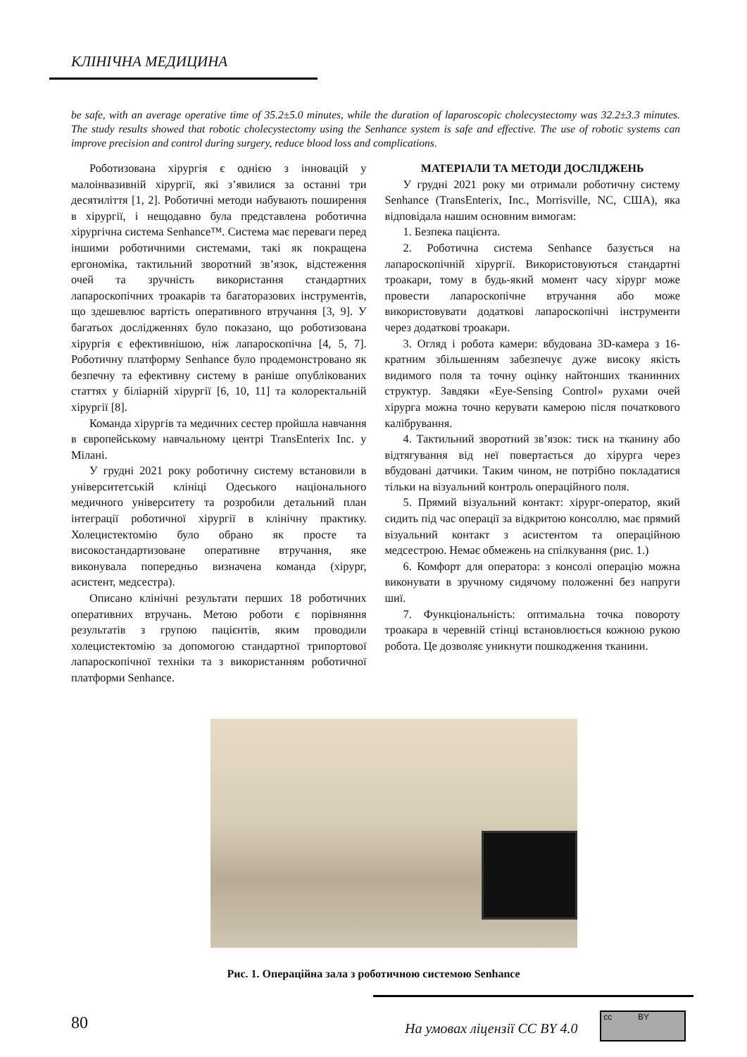КЛІНІЧНА МЕДИЦИНА
be safe, with an average operative time of 35.2±5.0 minutes, while the duration of laparoscopic cholecystectomy was 32.2±3.3 minutes. The study results showed that robotic cholecystectomy using the Senhance system is safe and effective. The use of robotic systems can improve precision and control during surgery, reduce blood loss and complications.
Роботизована хірургія є однією з інновацій у малоінвазивній хірургії, які з’явилися за останні три десятиліття [1, 2]. Роботичні методи набувають поширення в хірургії, і нещодавно була представлена роботична хірургічна система Senhance™. Система має переваги перед іншими роботичними системами, такі як покращена ергономіка, тактильний зворотний зв’язок, відстеження очей та зручність використання стандартних лапароскопічних троакарів та багаторазових інструментів, що здешевлює вартість оперативного втручання [3, 9]. У багатьох дослідженнях було показано, що роботизована хірургія є ефективнішою, ніж лапароскопічна [4, 5, 7]. Роботичну платформу Senhance було продемонстровано як безпечну та ефективну систему в раніше опублікованих статтях у біліарній хірургії [6, 10, 11] та колоректальній хірургії [8].
Команда хірургів та медичних сестер пройшла навчання в європейському навчальному центрі TransEnterix Inc. у Мілані.
У грудні 2021 року роботичну систему встановили в університетській клініці Одеського національного медичного університету та розробили детальний план інтеграції роботичної хірургії в клінічну практику. Холецистектомію було обрано як просте та високостандартизоване оперативне втручання, яке виконувала попередньо визначена команда (хірург, асистент, медсестра).
Описано клінічні результати перших 18 роботичних оперативних втручань. Метою роботи є порівняння результатів з групою пацієнтів, яким проводили холецистектомію за допомогою стандартної трипортової лапароскопічної техніки та з використанням роботичної платформи Senhance.
МАТЕРІАЛИ ТА МЕТОДИ ДОСЛІДЖЕНЬ
У грудні 2021 року ми отримали роботичну систему Senhance (TransEnterix, Inc., Morrisville, NC, США), яка відповідала нашим основним вимогам:
1. Безпека пацієнта.
2. Роботична система Senhance базується на лапароскопічній хірургії. Використовуються стандартні троакари, тому в будь-який момент часу хірург може провести лапароскопічне втручання або може використовувати додаткові лапароскопічні інструменти через додаткові троакари.
3. Огляд і робота камери: вбудована 3D-камера з 16-кратним збільшенням забезпечує дуже високу якість видимого поля та точну оцінку найтонших тканинних структур. Завдяки «Eye-Sensing Control» рухами очей хірурга можна точно керувати камерою після початкового калібрування.
4. Тактильний зворотний зв’язок: тиск на тканину або відтягування від неї повертається до хірурга через вбудовані датчики. Таким чином, не потрібно покладатися тільки на візуальний контроль операційного поля.
5. Прямий візуальний контакт: хірург-оператор, який сидить під час операції за відкритою консоллю, має прямий візуальний контакт з асистентом та операційною медсестрою. Немає обмежень на спілкування (рис. 1.)
6. Комфорт для оператора: з консолі операцію можна виконувати в зручному сидячому положенні без напруги шиї.
7. Функціональність: оптимальна точка повороту троакара в черевній стінці встановлюється кожною рукою робота. Це дозволяє уникнути пошкодження тканини.
Рис. 1. Операційна зала з роботичною системою Senhance
80 На умовах ліцензії CC BY 4.0
cc BY